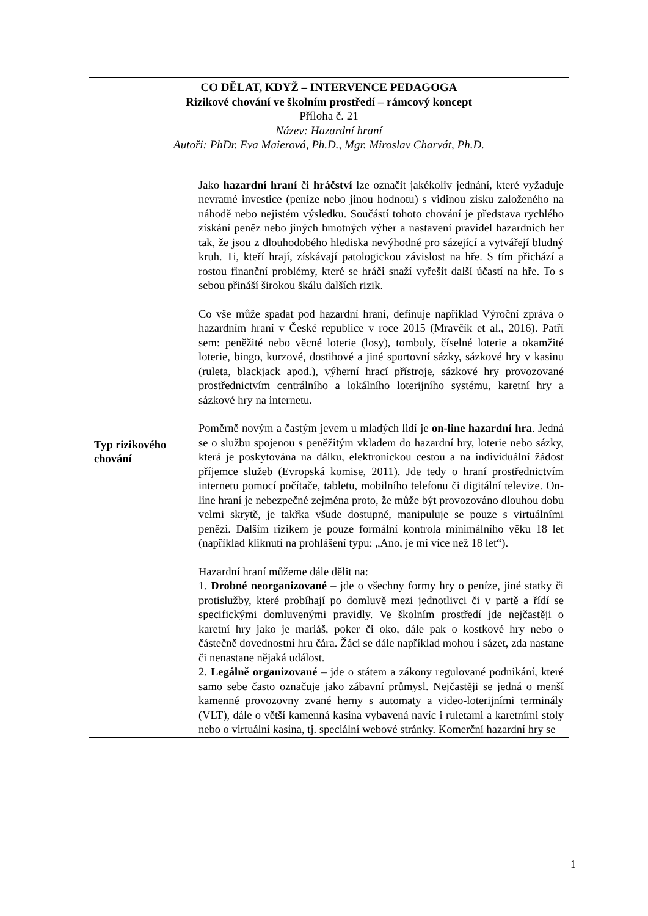| CO DĚLAT, KDYŽ – INTERVENCE PEDAGOGA Rizikové chování ve školním prostředí – rámcový koncept Příloha č. 21 Název: Hazardní hraní Autoři: PhDr. Eva Maierová, Ph.D., Mgr. Miroslav Charvát, Ph.D. | |
| Typ rizikového chování | Jako hazardní hraní či hráčství lze označit jakékoliv jednání, které vyžaduje nevratné investice (peníze nebo jinou hodnotu) s vidinou zisku založeného na náhodě nebo nejistém výsledku. Součástí tohoto chování je představa rychlého získání peněz nebo jiných hmotných výher a nastavení pravidel hazardních her tak, že jsou z dlouhodobého hlediska nevýhodné pro sázející a vytvářejí bludný kruh. Ti, kteří hrají, získávají patologickou závislost na hře. S tím přichází a rostou finanční problémy, které se hráči snaží vyřešit další účastí na hře. To s sebou přináší širokou škálu dalších rizik. Co vše může spadat pod hazardní hraní, definuje například Výroční zpráva o hazardním hraní v České republice v roce 2015 (Mravčík et al., 2016). Patří sem: peněžité nebo věcné loterie (losy), tomboly, číselné loterie a okamžité loterie, bingo, kurzové, dostihové a jiné sportovní sázky, sázkové hry v kasinu (ruleta, blackjack apod.), výherní hrací přístroje, sázkové hry provozované prostřednictvím centrálního a lokálního loterijního systému, karetní hry a sázkové hry na internetu. Poměrně novým a častým jevem u mladých lidí je on-line hazardní hra . Jedná se o službu spojenou s peněžitým vkladem do hazardní hry, loterie nebo sázky, která je poskytována na dálku, elektronickou cestou a na individuální žádost příjemce služeb (Evropská komise, 2011). Jde tedy o hraní prostřednictvím internetu pomocí počítače, tabletu, mobilního telefonu či digitální televize. On-line hraní je nebezpečné zejména proto, že může být provozováno dlouhou dobu velmi skrytě, je takřka všude dostupné, manipuluje se pouze s virtuálními penězi. Dalším rizikem je pouze formální kontrola minimálního věku 18 let (například kliknutí na prohlášení typu: „Ano, je mi více než 18 let“). Hazardní hraní můžeme dále dělit na: 1. Drobné neorganizované – jde o všechny formy hry o peníze, jiné statky či protislužby, které probíhají po domluvě mezi jednotlivci či v partě a řídí se specifickými domluvenými pravidly. Ve školním prostředí jde nejčastěji o karetní hry jako je mariáš, poker či oko, dále pak o kostkové hry nebo o částečně dovednostní hru čára. Žáci se dále například mohou i sázet, zda nastane či nenastane nějaká událost. 2. Legálně organizované – jde o státem a zákony regulované podnikání, které samo sebe často označuje jako zábavní průmysl. Nejčastěji se jedná o menší kamenné provozovny zvané herny s automaty a video-loterijními terminály (VLT), dále o větší kamenná kasina vybavená navíc i ruletami a karetními stoly nebo o virtuální kasina, tj. speciální webové stránky. Komerční hazardní hry se |
1